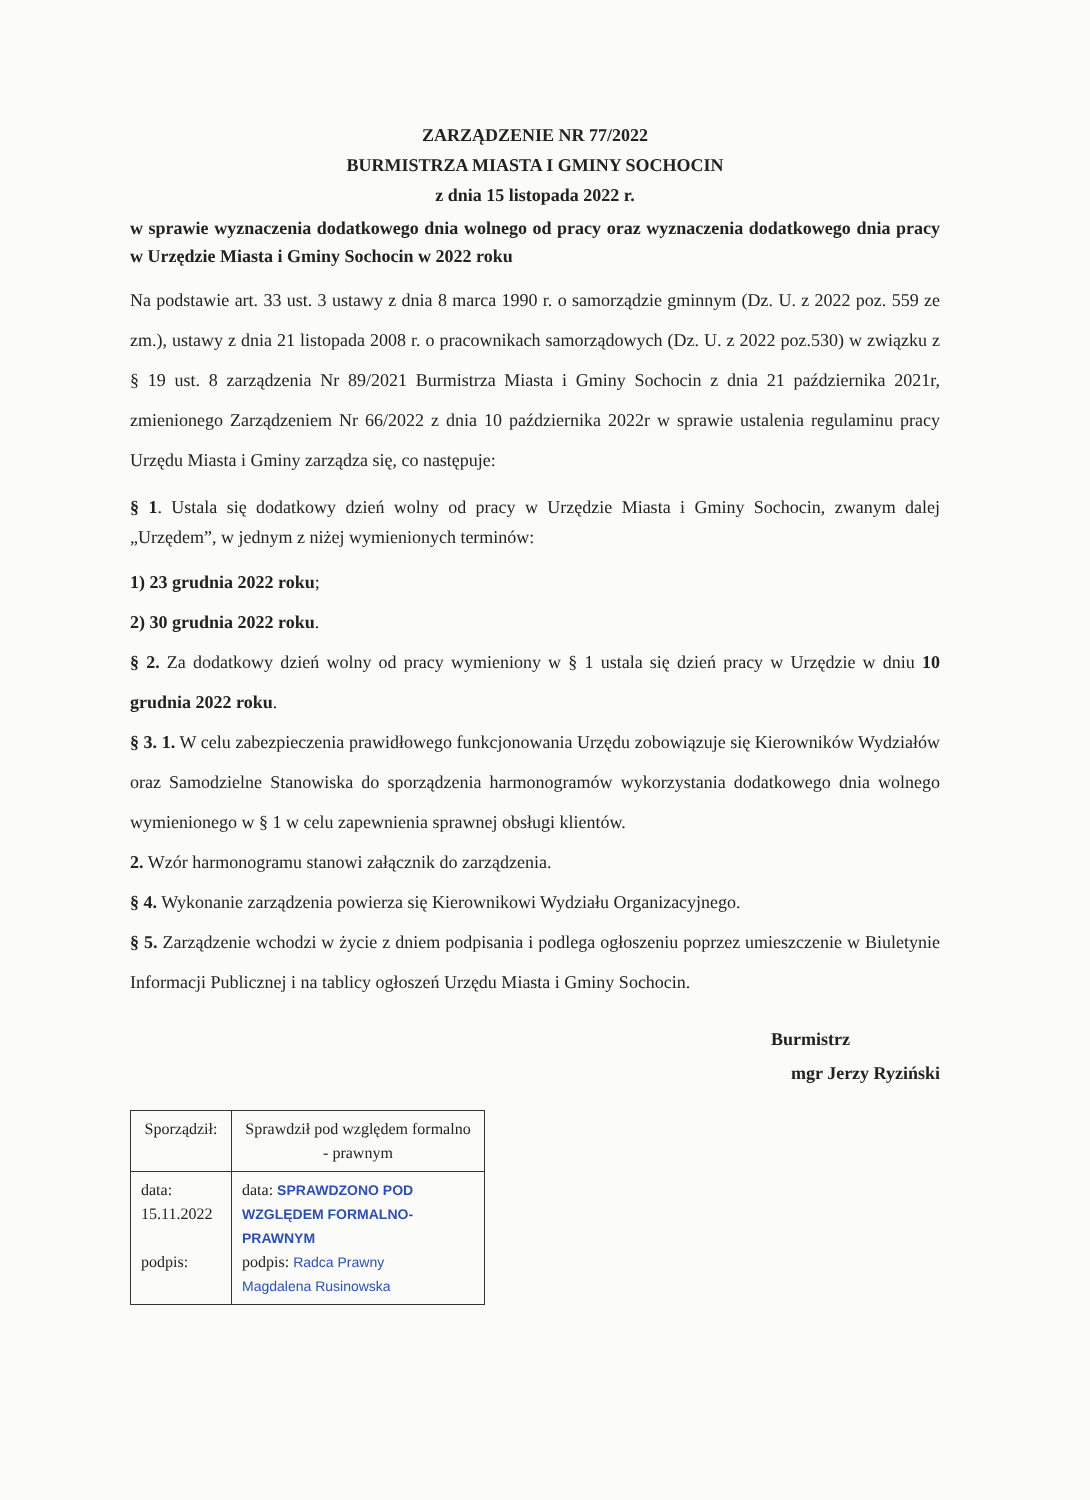ZARZĄDZENIE NR 77/2022
BURMISTRZA MIASTA I GMINY SOCHOCIN
z dnia 15 listopada 2022 r.
w sprawie wyznaczenia dodatkowego dnia wolnego od pracy oraz wyznaczenia dodatkowego dnia pracy w Urzędzie Miasta i Gminy Sochocin w 2022 roku
Na podstawie art. 33 ust. 3 ustawy z dnia 8 marca 1990 r. o samorządzie gminnym (Dz. U. z 2022 poz. 559 ze zm.), ustawy z dnia 21 listopada 2008 r. o pracownikach samorządowych (Dz. U. z 2022 poz.530) w związku z § 19 ust. 8 zarządzenia Nr 89/2021 Burmistrza Miasta i Gminy Sochocin z dnia 21 października 2021r, zmienionego Zarządzeniem Nr 66/2022 z dnia 10 października 2022r w sprawie ustalenia regulaminu pracy Urzędu Miasta i Gminy zarządza się, co następuje:
§ 1. Ustala się dodatkowy dzień wolny od pracy w Urzędzie Miasta i Gminy Sochocin, zwanym dalej „Urzędem”, w jednym z niżej wymienionych terminów:
1) 23 grudnia 2022 roku;
2) 30 grudnia 2022 roku.
§ 2. Za dodatkowy dzień wolny od pracy wymieniony w § 1 ustala się dzień pracy w Urzędzie w dniu 10 grudnia 2022 roku.
§ 3. 1. W celu zabezpieczenia prawidłowego funkcjonowania Urzędu zobowiązuje się Kierowników Wydziałów oraz Samodzielne Stanowiska do sporządzenia harmonogramów wykorzystania dodatkowego dnia wolnego wymienionego w § 1 w celu zapewnienia sprawnej obsługi klientów.
2. Wzór harmonogramu stanowi załącznik do zarządzenia.
§ 4. Wykonanie zarządzenia powierza się Kierownikowi Wydziału Organizacyjnego.
§ 5. Zarządzenie wchodzi w życie z dniem podpisania i podlega ogłoszeniu poprzez umieszczenie w Biuletynie Informacji Publicznej i na tablicy ogłoszeń Urzędu Miasta i Gminy Sochocin.
Burmistrz
mgr Jerzy Ryziński
| Sporządził: | Sprawdził pod względem formalno - prawnym |
| data: 15.11.2022 podpis: | data: SPRAWDZONO POD WZGLĘDEM FORMALNO-PRAWNYM podpis: Radca Prawny Magdalena Rusinowska |